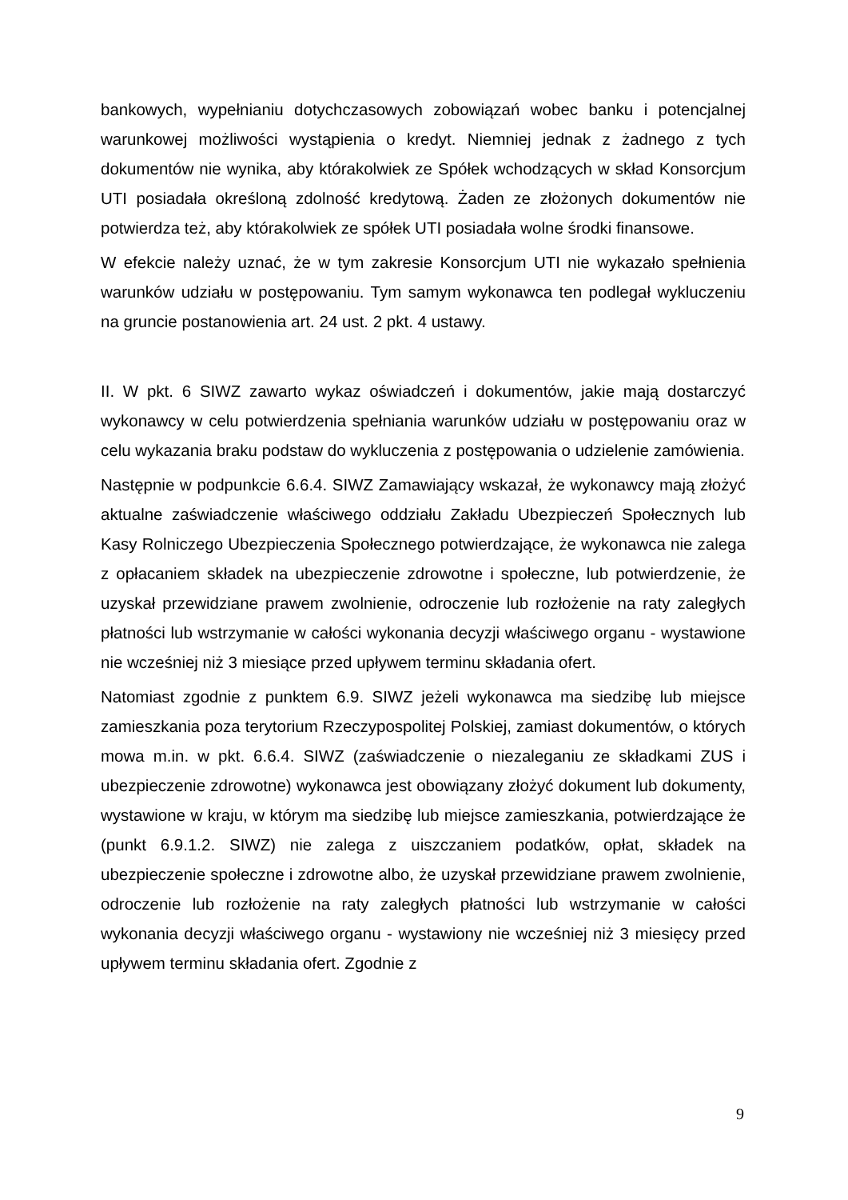bankowych, wypełnianiu dotychczasowych zobowiązań wobec banku i potencjalnej warunkowej możliwości wystąpienia o kredyt. Niemniej jednak z żadnego z tych dokumentów nie wynika, aby którakolwiek ze Spółek wchodzących w skład Konsorcjum UTI posiadała określoną zdolność kredytową. Żaden ze złożonych dokumentów nie potwierdza też, aby którakolwiek ze spółek UTI posiadała wolne środki finansowe.
W efekcie należy uznać, że w tym zakresie Konsorcjum UTI nie wykazało spełnienia warunków udziału w postępowaniu. Tym samym wykonawca ten podlegał wykluczeniu na gruncie postanowienia art. 24 ust. 2 pkt. 4 ustawy.
II. W pkt. 6 SIWZ zawarto wykaz oświadczeń i dokumentów, jakie mają dostarczyć wykonawcy w celu potwierdzenia spełniania warunków udziału w postępowaniu oraz w celu wykazania braku podstaw do wykluczenia z postępowania o udzielenie zamówienia.
Następnie w podpunkcie 6.6.4. SIWZ Zamawiający wskazał, że wykonawcy mają złożyć aktualne zaświadczenie właściwego oddziału Zakładu Ubezpieczeń Społecznych lub Kasy Rolniczego Ubezpieczenia Społecznego potwierdzające, że wykonawca nie zalega z opłacaniem składek na ubezpieczenie zdrowotne i społeczne, lub potwierdzenie, że uzyskał przewidziane prawem zwolnienie, odroczenie lub rozłożenie na raty zaległych płatności lub wstrzymanie w całości wykonania decyzji właściwego organu - wystawione nie wcześniej niż 3 miesiące przed upływem terminu składania ofert.
Natomiast zgodnie z punktem 6.9. SIWZ jeżeli wykonawca ma siedzibę lub miejsce zamieszkania poza terytorium Rzeczypospolitej Polskiej, zamiast dokumentów, o których mowa m.in. w pkt. 6.6.4. SIWZ (zaświadczenie o niezaleganiu ze składkami ZUS i ubezpieczenie zdrowotne) wykonawca jest obowiązany złożyć dokument lub dokumenty, wystawione w kraju, w którym ma siedzibę lub miejsce zamieszkania, potwierdzające że (punkt 6.9.1.2. SIWZ) nie zalega z uiszczaniem podatków, opłat, składek na ubezpieczenie społeczne i zdrowotne albo, że uzyskał przewidziane prawem zwolnienie, odroczenie lub rozłożenie na raty zaległych płatności lub wstrzymanie w całości wykonania decyzji właściwego organu - wystawiony nie wcześniej niż 3 miesięcy przed upływem terminu składania ofert. Zgodnie z
9